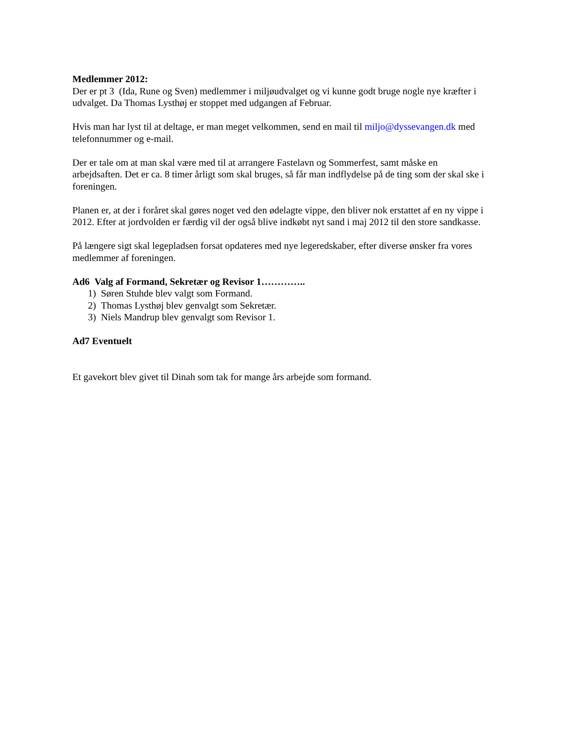Medlemmer 2012:
Der er pt 3 (Ida, Rune og Sven) medlemmer i miljøudvalget og vi kunne godt bruge nogle nye kræfter i udvalget. Da Thomas Lysthøj er stoppet med udgangen af Februar.
Hvis man har lyst til at deltage, er man meget velkommen, send en mail til miljo@dyssevangen.dk med telefonnummer og e-mail.
Der er tale om at man skal være med til at arrangere Fastelavn og Sommerfest, samt måske en arbejdsaften. Det er ca. 8 timer årligt som skal bruges, så får man indflydelse på de ting som der skal ske i foreningen.
Planen er, at der i foråret skal gøres noget ved den ødelagte vippe, den bliver nok erstattet af en ny vippe i 2012. Efter at jordvolden er færdig vil der også blive indkøbt nyt sand i maj 2012 til den store sandkasse.
På længere sigt skal legepladsen forsat opdateres med nye legeredskaber, efter diverse ønsker fra vores medlemmer af foreningen.
Ad6 Valg af Formand, Sekretær og Revisor 1…………..
1) Søren Stuhde blev valgt som Formand.
2) Thomas Lysthøj blev genvalgt som Sekretær.
3) Niels Mandrup blev genvalgt som Revisor 1.
Ad7 Eventuelt
Et gavekort blev givet til Dinah som tak for mange års arbejde som formand.